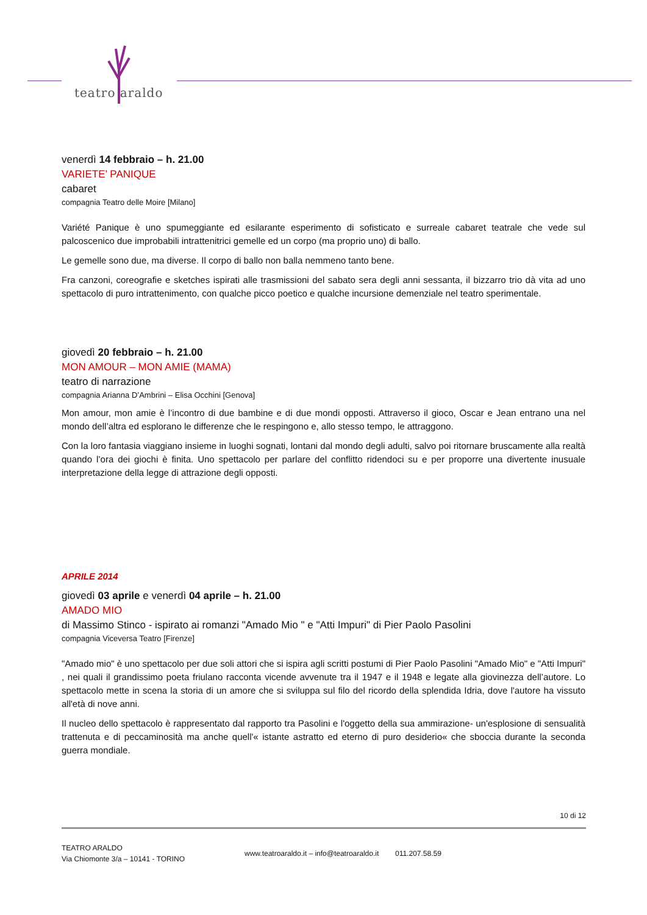teatro araldo
venerdì 14 febbraio – h. 21.00
VARIETE’ PANIQUE
cabaret
compagnia Teatro delle Moire [Milano]
Variété Panique è uno spumeggiante ed esilarante esperimento di sofisticato e surreale cabaret teatrale che vede sul palcoscenico due improbabili intrattenitrici gemelle ed un corpo (ma proprio uno) di ballo.
Le gemelle sono due, ma diverse. Il corpo di ballo non balla nemmeno tanto bene.
Fra canzoni, coreografie e sketches ispirati alle trasmissioni del sabato sera degli anni sessanta, il bizzarro trio dà vita ad uno spettacolo di puro intrattenimento, con qualche picco poetico e qualche incursione demenziale nel teatro sperimentale.
giovedì 20 febbraio – h. 21.00
MON AMOUR – MON AMIE (MAMA)
teatro di narrazione
compagnia Arianna D’Ambrini – Elisa Occhini [Genova]
Mon amour, mon amie è l’incontro di due bambine e di due mondi opposti. Attraverso il gioco, Oscar e Jean entrano una nel mondo dell’altra ed esplorano le differenze che le respingono e, allo stesso tempo, le attraggono.
Con la loro fantasia viaggiano insieme in luoghi sognati, lontani dal mondo degli adulti, salvo poi ritornare bruscamente alla realtà quando l’ora dei giochi è finita. Uno spettacolo per parlare del conflitto ridendoci su e per proporre una divertente inusuale interpretazione della legge di attrazione degli opposti.
APRILE 2014
giovedì 03 aprile e venerdì 04 aprile – h. 21.00
AMADO MIO
di Massimo Stinco - ispirato ai romanzi "Amado Mio " e "Atti Impuri" di Pier Paolo Pasolini
compagnia Viceversa Teatro [Firenze]
"Amado mio" è uno spettacolo per due soli attori che si ispira agli scritti postumi di Pier Paolo Pasolini "Amado Mio" e "Atti Impuri" , nei quali il grandissimo poeta friulano racconta vicende avvenute tra il 1947 e il 1948 e legate alla giovinezza dell’autore. Lo spettacolo mette in scena la storia di un amore che si sviluppa sul filo del ricordo della splendida Idria, dove l'autore ha vissuto all'età di nove anni.
Il nucleo dello spettacolo è rappresentato dal rapporto tra Pasolini e l'oggetto della sua ammirazione- un'esplosione di sensualità trattenuta e di peccaminosità ma anche quell'« istante astratto ed eterno di puro desiderio« che sboccia durante la seconda guerra mondiale.
10 di 12
TEATRO ARALDO
Via Chiomonte 3/a – 10141 - TORINO
www.teatroaraldo.it – info@teatroaraldo.it 011.207.58.59